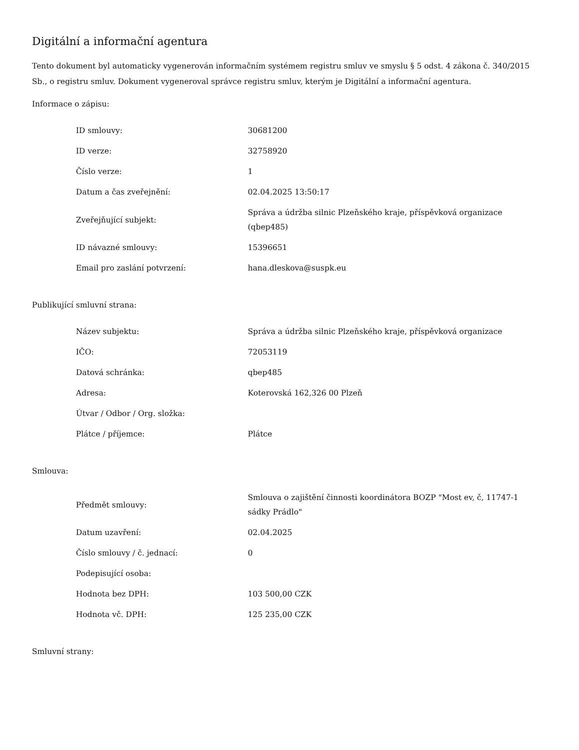Digitální a informační agentura
Tento dokument byl automaticky vygenerován informačním systémem registru smluv ve smyslu § 5 odst. 4 zákona č. 340/2015 Sb., o registru smluv. Dokument vygeneroval správce registru smluv, kterým je Digitální a informační agentura.
Informace o zápisu:
| ID smlouvy: | 30681200 |
| ID verze: | 32758920 |
| Číslo verze: | 1 |
| Datum a čas zveřejnění: | 02.04.2025 13:50:17 |
| Zveřejňující subjekt: | Správa a údržba silnic Plzeňského kraje, příspěvková organizace (qbep485) |
| ID návazné smlouvy: | 15396651 |
| Email pro zaslání potvrzení: | hana.dleskova@suspk.eu |
Publikující smluvní strana:
| Název subjektu: | Správa a údržba silnic Plzeňského kraje, příspěvková organizace |
| IČO: | 72053119 |
| Datová schránka: | qbep485 |
| Adresa: | Koterovská 162,326 00 Plzeň |
| Útvar / Odbor / Org. složka: | |
| Plátce / příjemce: | Plátce |
Smlouva:
| Předmět smlouvy: | Smlouva o zajištění činnosti koordinátora BOZP "Most ev, č, 11747-1 sádky Prádlo" |
| Datum uzavření: | 02.04.2025 |
| Číslo smlouvy / č. jednací: | 0 |
| Podepisující osoba: | |
| Hodnota bez DPH: | 103 500,00 CZK |
| Hodnota vč. DPH: | 125 235,00 CZK |
Smluvní strany: